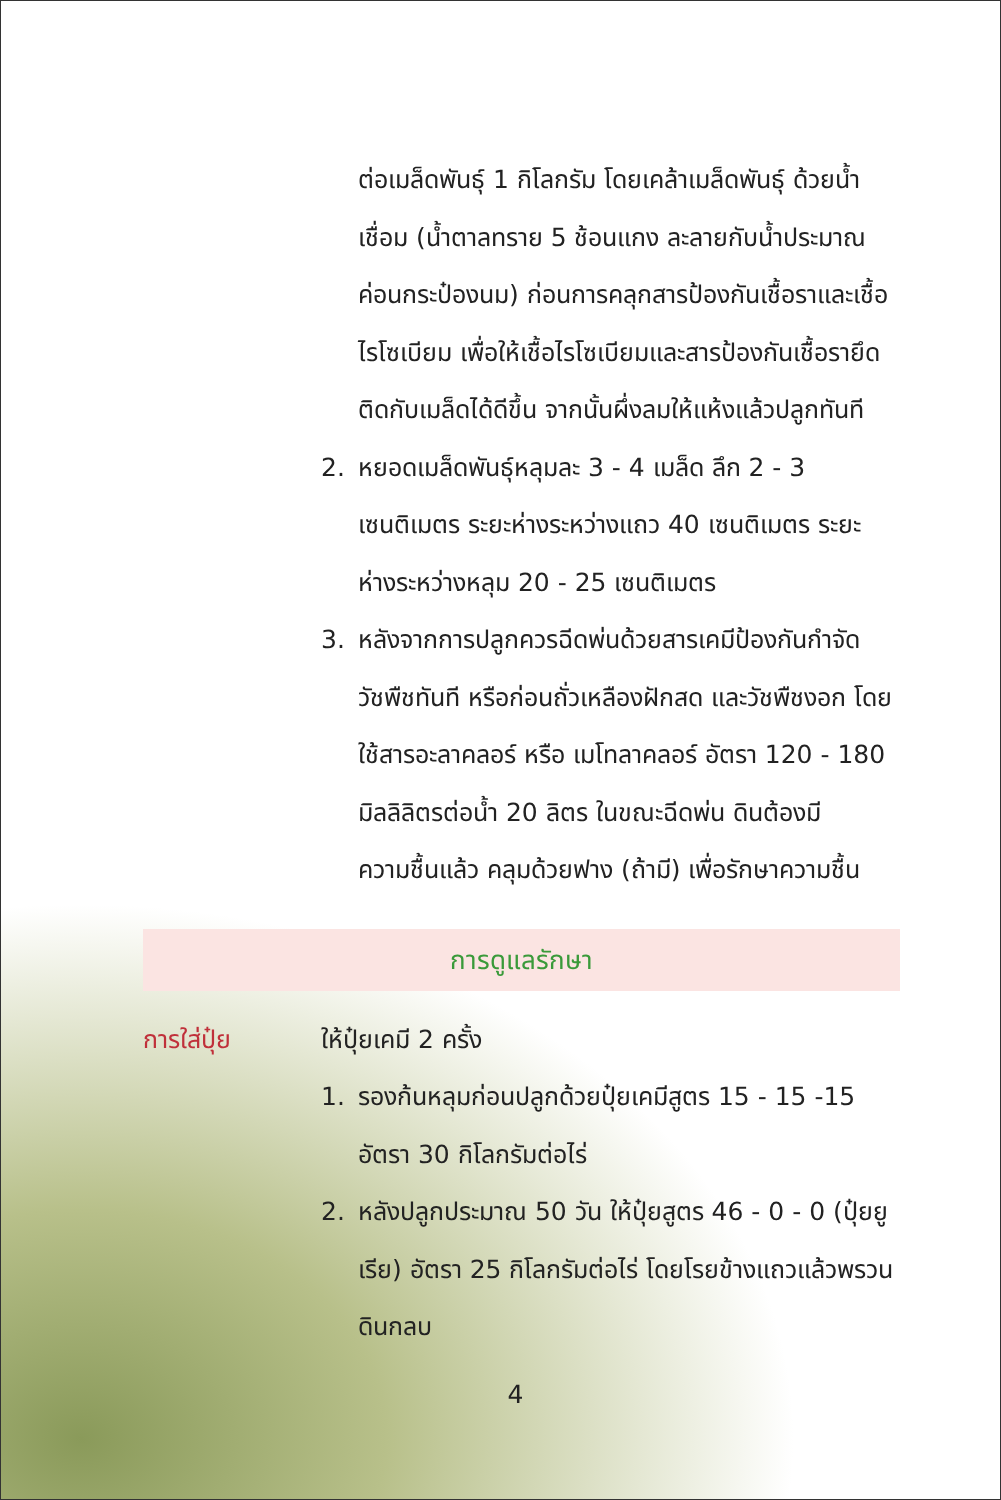ต่อเมล็ดพันธุ์ 1 กิโลกรัม โดยเคล้าเมล็ดพันธุ์ ด้วยน้ำเชื่อม (น้ำตาลทราย 5 ช้อนแกง ละลายกับน้ำประมาณค่อนกระป๋องนม) ก่อนการคลุกสารป้องกันเชื้อราและเชื้อไรโซเบียม เพื่อให้เชื้อไรโซเบียมและสารป้องกันเชื้อรายึดติดกับเมล็ดได้ดีขึ้น จากนั้นผึ่งลมให้แห้งแล้วปลูกทันที
2. หยอดเมล็ดพันธุ์หลุมละ 3 - 4 เมล็ด ลึก 2 - 3 เซนติเมตร ระยะห่างระหว่างแถว 40 เซนติเมตร ระยะห่างระหว่างหลุม 20 - 25 เซนติเมตร
3. หลังจากการปลูกควรฉีดพ่นด้วยสารเคมีป้องกันกำจัดวัชพืชทันที หรือก่อนถั่วเหลืองฝักสด และวัชพืชงอก โดยใช้สารอะลาคลอร์ หรือ เมโทลาคลอร์ อัตรา 120 - 180 มิลลิลิตรต่อน้ำ 20 ลิตร ในขณะฉีดพ่น ดินต้องมีความชื้นแล้ว คลุมด้วยฟาง (ถ้ามี) เพื่อรักษาความชื้น
การดูแลรักษา
การใส่ปุ๋ย ให้ปุ๋ยเคมี 2 ครั้ง
1. รองก้นหลุมก่อนปลูกด้วยปุ๋ยเคมีสูตร 15 - 15 -15 อัตรา 30 กิโลกรัมต่อไร่
2. หลังปลูกประมาณ 50 วัน ให้ปุ๋ยสูตร 46 - 0 - 0 (ปุ๋ยยูเรีย) อัตรา 25 กิโลกรัมต่อไร่ โดยโรยข้างแถวแล้วพรวนดินกลบ
4